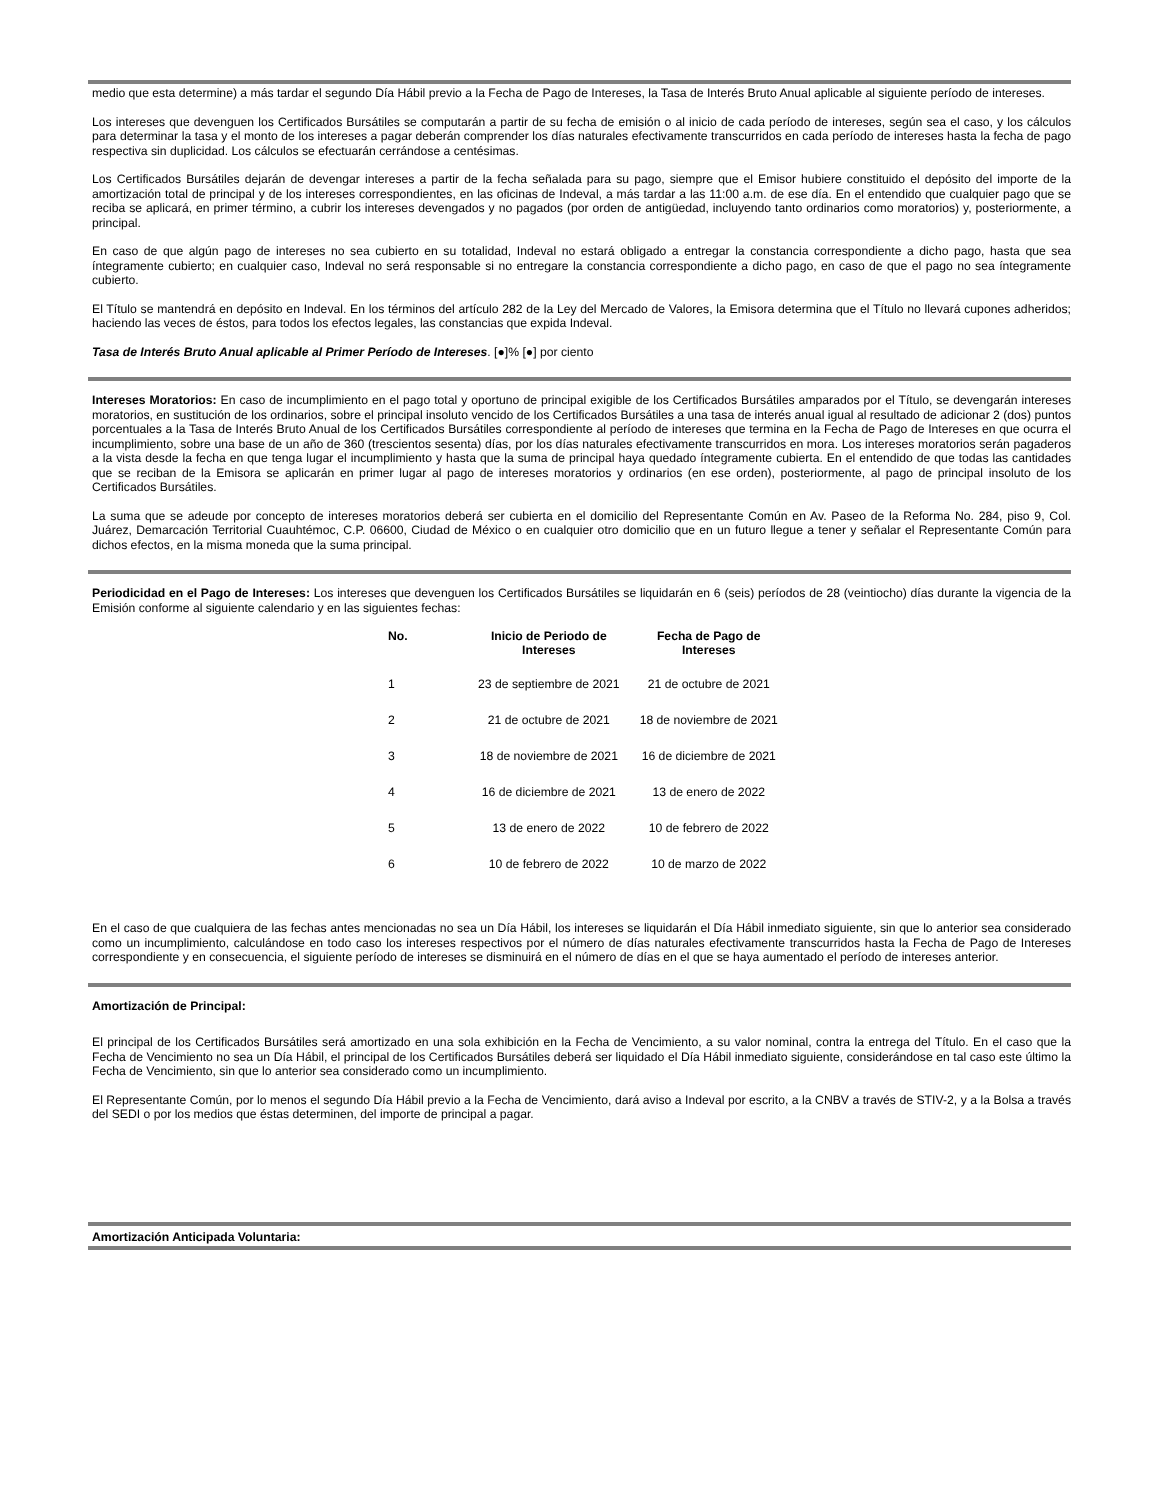medio que esta determine) a más tardar el segundo Día Hábil previo a la Fecha de Pago de Intereses, la Tasa de Interés Bruto Anual aplicable al siguiente período de intereses.
Los intereses que devenguen los Certificados Bursátiles se computarán a partir de su fecha de emisión o al inicio de cada período de intereses, según sea el caso, y los cálculos para determinar la tasa y el monto de los intereses a pagar deberán comprender los días naturales efectivamente transcurridos en cada período de intereses hasta la fecha de pago respectiva sin duplicidad. Los cálculos se efectuarán cerrándose a centésimas.
Los Certificados Bursátiles dejarán de devengar intereses a partir de la fecha señalada para su pago, siempre que el Emisor hubiere constituido el depósito del importe de la amortización total de principal y de los intereses correspondientes, en las oficinas de Indeval, a más tardar a las 11:00 a.m. de ese día. En el entendido que cualquier pago que se reciba se aplicará, en primer término, a cubrir los intereses devengados y no pagados (por orden de antigüedad, incluyendo tanto ordinarios como moratorios) y, posteriormente, a principal.
En caso de que algún pago de intereses no sea cubierto en su totalidad, Indeval no estará obligado a entregar la constancia correspondiente a dicho pago, hasta que sea íntegramente cubierto; en cualquier caso, Indeval no será responsable si no entregare la constancia correspondiente a dicho pago, en caso de que el pago no sea íntegramente cubierto.
El Título se mantendrá en depósito en Indeval. En los términos del artículo 282 de la Ley del Mercado de Valores, la Emisora determina que el Título no llevará cupones adheridos; haciendo las veces de éstos, para todos los efectos legales, las constancias que expida Indeval.
Tasa de Interés Bruto Anual aplicable al Primer Período de Intereses. [●]% [●] por ciento
Intereses Moratorios: En caso de incumplimiento en el pago total y oportuno de principal exigible de los Certificados Bursátiles amparados por el Título, se devengarán intereses moratorios, en sustitución de los ordinarios, sobre el principal insoluto vencido de los Certificados Bursátiles a una tasa de interés anual igual al resultado de adicionar 2 (dos) puntos porcentuales a la Tasa de Interés Bruto Anual de los Certificados Bursátiles correspondiente al período de intereses que termina en la Fecha de Pago de Intereses en que ocurra el incumplimiento, sobre una base de un año de 360 (trescientos sesenta) días, por los días naturales efectivamente transcurridos en mora. Los intereses moratorios serán pagaderos a la vista desde la fecha en que tenga lugar el incumplimiento y hasta que la suma de principal haya quedado íntegramente cubierta. En el entendido de que todas las cantidades que se reciban de la Emisora se aplicarán en primer lugar al pago de intereses moratorios y ordinarios (en ese orden), posteriormente, al pago de principal insoluto de los Certificados Bursátiles.
La suma que se adeude por concepto de intereses moratorios deberá ser cubierta en el domicilio del Representante Común en Av. Paseo de la Reforma No. 284, piso 9, Col. Juárez, Demarcación Territorial Cuauhtémoc, C.P. 06600, Ciudad de México o en cualquier otro domicilio que en un futuro llegue a tener y señalar el Representante Común para dichos efectos, en la misma moneda que la suma principal.
Periodicidad en el Pago de Intereses: Los intereses que devenguen los Certificados Bursátiles se liquidarán en 6 (seis) períodos de 28 (veintiocho) días durante la vigencia de la Emisión conforme al siguiente calendario y en las siguientes fechas:
| No. | Inicio de Periodo de Intereses | Fecha de Pago de Intereses |
| --- | --- | --- |
| 1 | 23 de septiembre de 2021 | 21 de octubre de 2021 |
| 2 | 21 de octubre de 2021 | 18 de noviembre de 2021 |
| 3 | 18 de noviembre de 2021 | 16 de diciembre de 2021 |
| 4 | 16 de diciembre de 2021 | 13 de enero de 2022 |
| 5 | 13 de enero de 2022 | 10 de febrero de 2022 |
| 6 | 10 de febrero de 2022 | 10 de marzo de 2022 |
En el caso de que cualquiera de las fechas antes mencionadas no sea un Día Hábil, los intereses se liquidarán el Día Hábil inmediato siguiente, sin que lo anterior sea considerado como un incumplimiento, calculándose en todo caso los intereses respectivos por el número de días naturales efectivamente transcurridos hasta la Fecha de Pago de Intereses correspondiente y en consecuencia, el siguiente período de intereses se disminuirá en el número de días en el que se haya aumentado el período de intereses anterior.
Amortización de Principal:
El principal de los Certificados Bursátiles será amortizado en una sola exhibición en la Fecha de Vencimiento, a su valor nominal, contra la entrega del Título. En el caso que la Fecha de Vencimiento no sea un Día Hábil, el principal de los Certificados Bursátiles deberá ser liquidado el Día Hábil inmediato siguiente, considerándose en tal caso este último la Fecha de Vencimiento, sin que lo anterior sea considerado como un incumplimiento.
El Representante Común, por lo menos el segundo Día Hábil previo a la Fecha de Vencimiento, dará aviso a Indeval por escrito, a la CNBV a través de STIV-2, y a la Bolsa a través del SEDI o por los medios que éstas determinen, del importe de principal a pagar.
Amortización Anticipada Voluntaria: